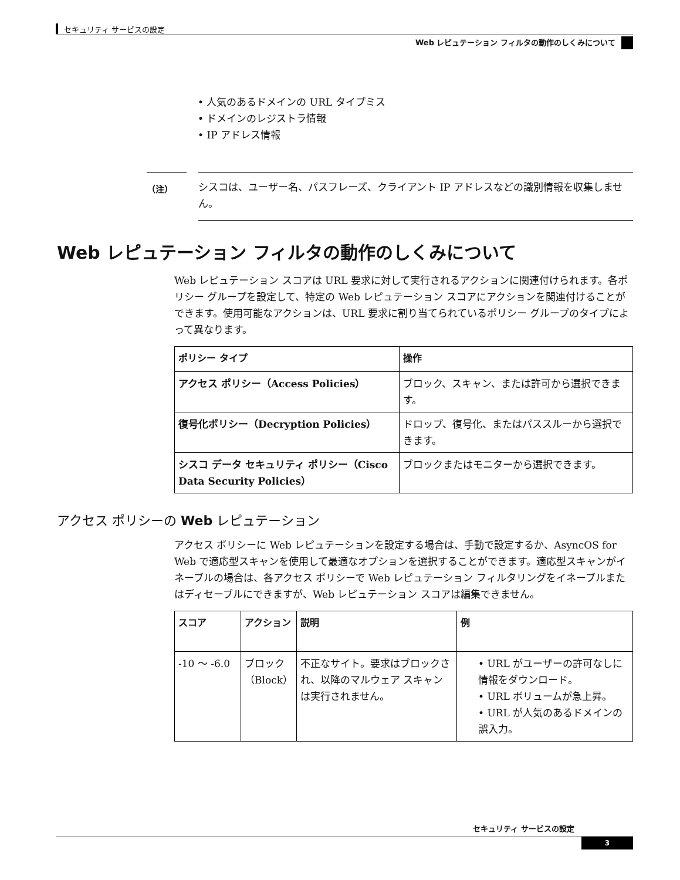セキュリティ サービスの設定
Web レピュテーション フィルタの動作のしくみについて
• 人気のあるドメインの URL タイプミス
• ドメインのレジストラ情報
• IP アドレス情報
（注）
シスコは、ユーザー名、パスフレーズ、クライアント IP アドレスなどの識別情報を収集しません。
Web レピュテーション フィルタの動作のしくみについて
Web レピュテーション スコアは URL 要求に対して実行されるアクションに関連付けられます。各ポリシー グループを設定して、特定の Web レピュテーション スコアにアクションを関連付けることができます。使用可能なアクションは、URL 要求に割り当てられているポリシー グループのタイプによって異なります。
| ポリシー タイプ | 操作 |
| --- | --- |
| アクセス ポリシー（Access Policies） | ブロック、スキャン、または許可から選択できます。 |
| 復号化ポリシー（Decryption Policies） | ドロップ、復号化、またはパススルーから選択できます。 |
| シスコ データ セキュリティ ポリシー（Cisco Data Security Policies） | ブロックまたはモニターから選択できます。 |
アクセス ポリシーの Web レピュテーション
アクセス ポリシーに Web レピュテーションを設定する場合は、手動で設定するか、AsyncOS for Web で適応型スキャンを使用して最適なオプションを選択することができます。適応型スキャンがイネーブルの場合は、各アクセス ポリシーで Web レピュテーション フィルタリングをイネーブルまたはディセーブルにできますが、Web レピュテーション スコアは編集できません。
| スコア | アクション | 説明 | 例 |
| --- | --- | --- | --- |
| -10 ～ -6.0 | ブロック（Block） | 不正なサイト。要求はブロックされ、以降のマルウェア スキャンは実行されません。 | • URL がユーザーの許可なしに情報をダウンロード。 • URL ボリュームが急上昇。 • URL が人気のあるドメインの誤入力。 |
セキュリティ サービスの設定
3